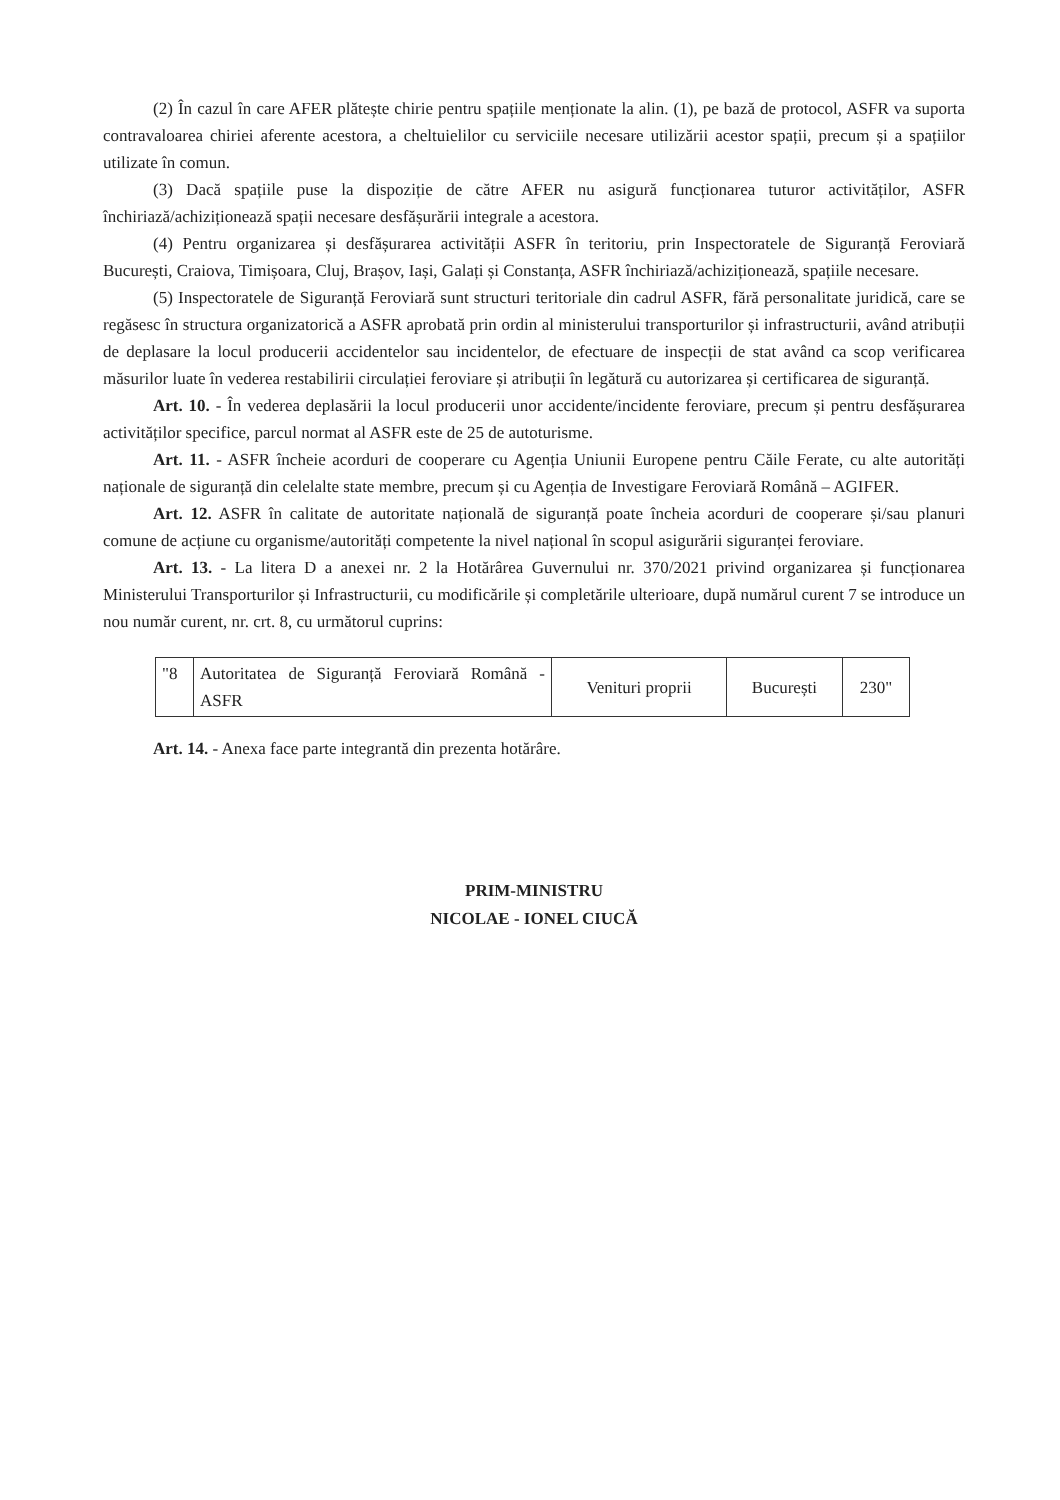(2) În cazul în care AFER plătește chirie pentru spațiile menționate la alin. (1), pe bază de protocol, ASFR va suporta contravaloarea chiriei aferente acestora, a cheltuielilor cu serviciile necesare utilizării acestor spații, precum și a spațiilor utilizate în comun.
(3) Dacă spațiile puse la dispoziție de către AFER nu asigură funcționarea tuturor activităților, ASFR închiriază/achiziționează spații necesare desfășurării integrale a acestora.
(4) Pentru organizarea și desfășurarea activității ASFR în teritoriu, prin Inspectoratele de Siguranță Feroviară București, Craiova, Timișoara, Cluj, Brașov, Iași, Galați și Constanța, ASFR închiriază/achiziționează, spațiile necesare.
(5) Inspectoratele de Siguranță Feroviară sunt structuri teritoriale din cadrul ASFR, fără personalitate juridică, care se regăsesc în structura organizatorică a ASFR aprobată prin ordin al ministerului transporturilor și infrastructurii, având atribuții de deplasare la locul producerii accidentelor sau incidentelor, de efectuare de inspecții de stat având ca scop verificarea măsurilor luate în vederea restabilirii circulației feroviare și atribuții în legătură cu autorizarea și certificarea de siguranță.
Art. 10. - În vederea deplasării la locul producerii unor accidente/incidente feroviare, precum și pentru desfășurarea activităților specifice, parcul normat al ASFR este de 25 de autoturisme.
Art. 11. - ASFR încheie acorduri de cooperare cu Agenția Uniunii Europene pentru Căile Ferate, cu alte autorități naționale de siguranță din celelalte state membre, precum și cu Agenția de Investigare Feroviară Română – AGIFER.
Art. 12. ASFR în calitate de autoritate națională de siguranță poate încheia acorduri de cooperare și/sau planuri comune de acțiune cu organisme/autorități competente la nivel național în scopul asigurării siguranței feroviare.
Art. 13. - La litera D a anexei nr. 2 la Hotărârea Guvernului nr. 370/2021 privind organizarea și funcționarea Ministerului Transporturilor și Infrastructurii, cu modificările și completările ulterioare, după numărul curent 7 se introduce un nou număr curent, nr. crt. 8, cu următorul cuprins:
| "8 | Autoritatea de Siguranță Feroviară Română - ASFR | Venituri proprii | București | 230" |
Art. 14. - Anexa face parte integrantă din prezenta hotărâre.
PRIM-MINISTRU
NICOLAE - IONEL CIUCĂ